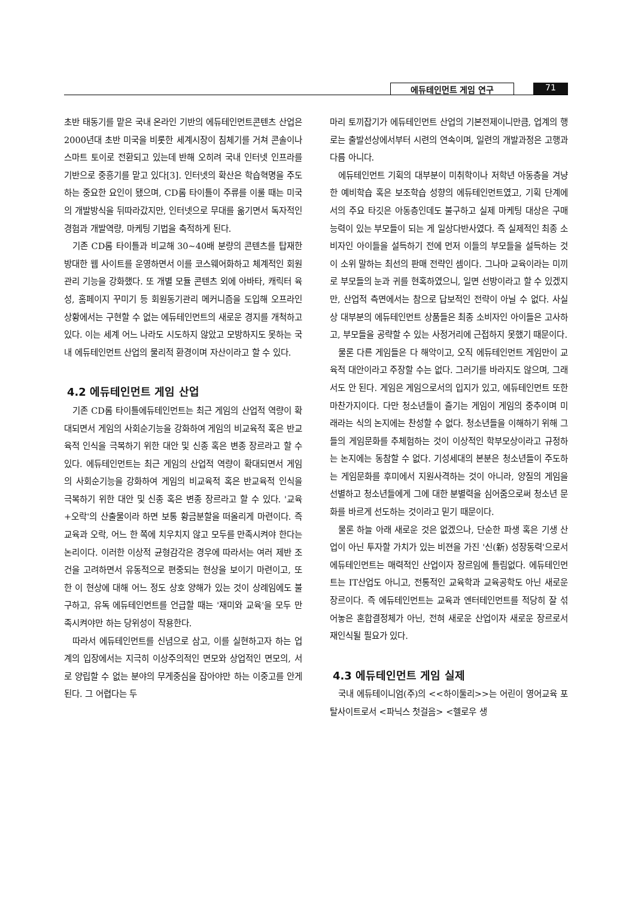에듀테인먼트 게임 연구 71
초반 태동기를 맡은 국내 온라인 기반의 에듀테인먼트콘텐츠 산업은 2000년대 초반 미국을 비롯한 세계시장이 침체기를 거쳐 콘솔이나 스마트 토이로 전환되고 있는데 반해 오히려 국내 인터넷 인프라를 기반으로 중흥기를 맡고 있다[3]. 인터넷의 확산은 학습혁명을 주도하는 중요한 요인이 됐으며, CD롬 타이틀이 주류를 이룰 때는 미국의 개발방식을 뒤따라갔지만, 인터넷으로 무대를 옮기면서 독자적인 경험과 개발역량, 마케팅 기법을 축적하게 된다.
기존 CD롬 타이틀과 비교해 30~40배 분량의 콘텐츠를 탑재한 방대한 웹 사이트를 운영하면서 이를 코스웨어화하고 체계적인 회원관리 기능을 강화했다. 또 개별 모듈 콘텐츠 외에 아바타, 캐릭터 육성, 홈페이지 꾸미기 등 회원동기관리 메커니즘을 도입해 오프라인 상황에서는 구현할 수 없는 에듀테인먼트의 새로운 경지를 개척하고 있다. 이는 세계 어느 나라도 시도하지 않았고 모방하지도 못하는 국내 에듀테인먼트 산업의 물리적 환경이며 자산이라고 할 수 있다.
4.2 에듀테인먼트 게임 산업
기존 CD롬 타이틀에듀테인먼트는 최근 게임의 산업적 역량이 확대되면서 게임의 사회순기능을 강화하여 게임의 비교육적 혹은 반교육적 인식을 극복하기 위한 대안 및 신종 혹은 변종 장르라고 할 수 있다. 에듀테인먼트는 최근 게임의 산업적 역량이 확대되면서 게임의 사회순기능을 강화하여 게임의 비교육적 혹은 반교육적 인식을 극복하기 위한 대안 및 신종 혹은 변종 장르라고 할 수 있다. '교육+오락'의 산출물이라 하면 보통 황금분할을 떠올리게 마련이다. 즉 교육과 오락, 어느 한 쪽에 치우치지 않고 모두를 만족시켜야 한다는 논리이다. 이러한 이상적 균형감각은 경우에 따라서는 여러 제반 조건을 고려하면서 유동적으로 편중되는 현상을 보이기 마련이고, 또한 이 현상에 대해 어느 정도 상호 양해가 있는 것이 상례임에도 불구하고, 유독 에듀테인먼트를 언급할 때는 '재미와 교육'을 모두 만족시켜야만 하는 당위성이 작용한다.
따라서 에듀테인먼트를 신념으로 삼고, 이를 실현하고자 하는 업계의 입장에서는 지극히 이상주의적인 면모와 상업적인 면모의, 서로 양립할 수 없는 분야의 무게중심을 잡아야만 하는 이중고를 안게 된다. 그 어렵다는 두
마리 토끼잡기가 에듀테인먼트 산업의 기본전제이니만큼, 업계의 행로는 출발선상에서부터 시련의 연속이며, 일련의 개발과정은 고행과 다름 아니다.
에듀테인먼트 기획의 대부분이 미취학이나 저학년 아동층을 겨냥한 예비학습 혹은 보조학습 성향의 에듀테인먼트였고, 기획 단계에서의 주요 타깃은 아동층인데도 불구하고 실제 마케팅 대상은 구매능력이 있는 부모들이 되는 게 일상다반사였다. 즉 실제적인 최종 소비자인 아이들을 설득하기 전에 먼저 이들의 부모들을 설득하는 것이 소위 말하는 최선의 판매 전략인 셈이다. 그나마 교육이라는 미끼로 부모들의 눈과 귀를 현혹하였으니, 일면 선방이라고 할 수 있겠지만, 산업적 측면에서는 참으로 답보적인 전략이 아닐 수 없다. 사실상 대부분의 에듀테인먼트 상품들은 최종 소비자인 아이들은 고사하고, 부모들을 공략할 수 있는 사정거리에 근접하지 못했기 때문이다.
물론 다른 게임들은 다 해악이고, 오직 에듀테인먼트 게임만이 교육적 대안이라고 주장할 수는 없다. 그러기를 바라지도 않으며, 그래서도 안 된다. 게임은 게임으로서의 입지가 있고, 에듀테인먼트 또한 마찬가지이다. 다만 청소년들이 즐기는 게임이 게임의 중추이며 미래라는 식의 논지에는 찬성할 수 없다. 청소년들을 이해하기 위해 그들의 게임문화를 추체험하는 것이 이상적인 학부모상이라고 규정하는 논지에는 동참할 수 없다. 기성세대의 본분은 청소년들이 주도하는 게임문화를 후미에서 지원사격하는 것이 아니라, 양질의 게임을 선별하고 청소년들에게 그에 대한 분별력을 심어줌으로써 청소년 문화를 바르게 선도하는 것이라고 믿기 때문이다.
물론 하늘 아래 새로운 것은 없겠으나, 단순한 파생 혹은 기생 산업이 아닌 투자할 가치가 있는 비젼을 가진 '신(新) 성장동력'으로서 에듀테인먼트는 매력적인 산업이자 장르임에 틀림없다. 에듀테인먼트는 IT산업도 아니고, 전통적인 교육학과 교육공학도 아닌 새로운 장르이다. 즉 에듀테인먼트는 교육과 엔터테인먼트를 적당히 잘 섞어놓은 혼합결정체가 아닌, 전혀 새로운 산업이자 새로운 장르로서 재인식될 필요가 있다.
4.3 에듀테인먼트 게임 실제
국내 에듀테이니엄(주)의 <<하이둘리>>는 어린이 영어교육 포탈사이트로서 <파닉스 첫걸음> <헬로우 생